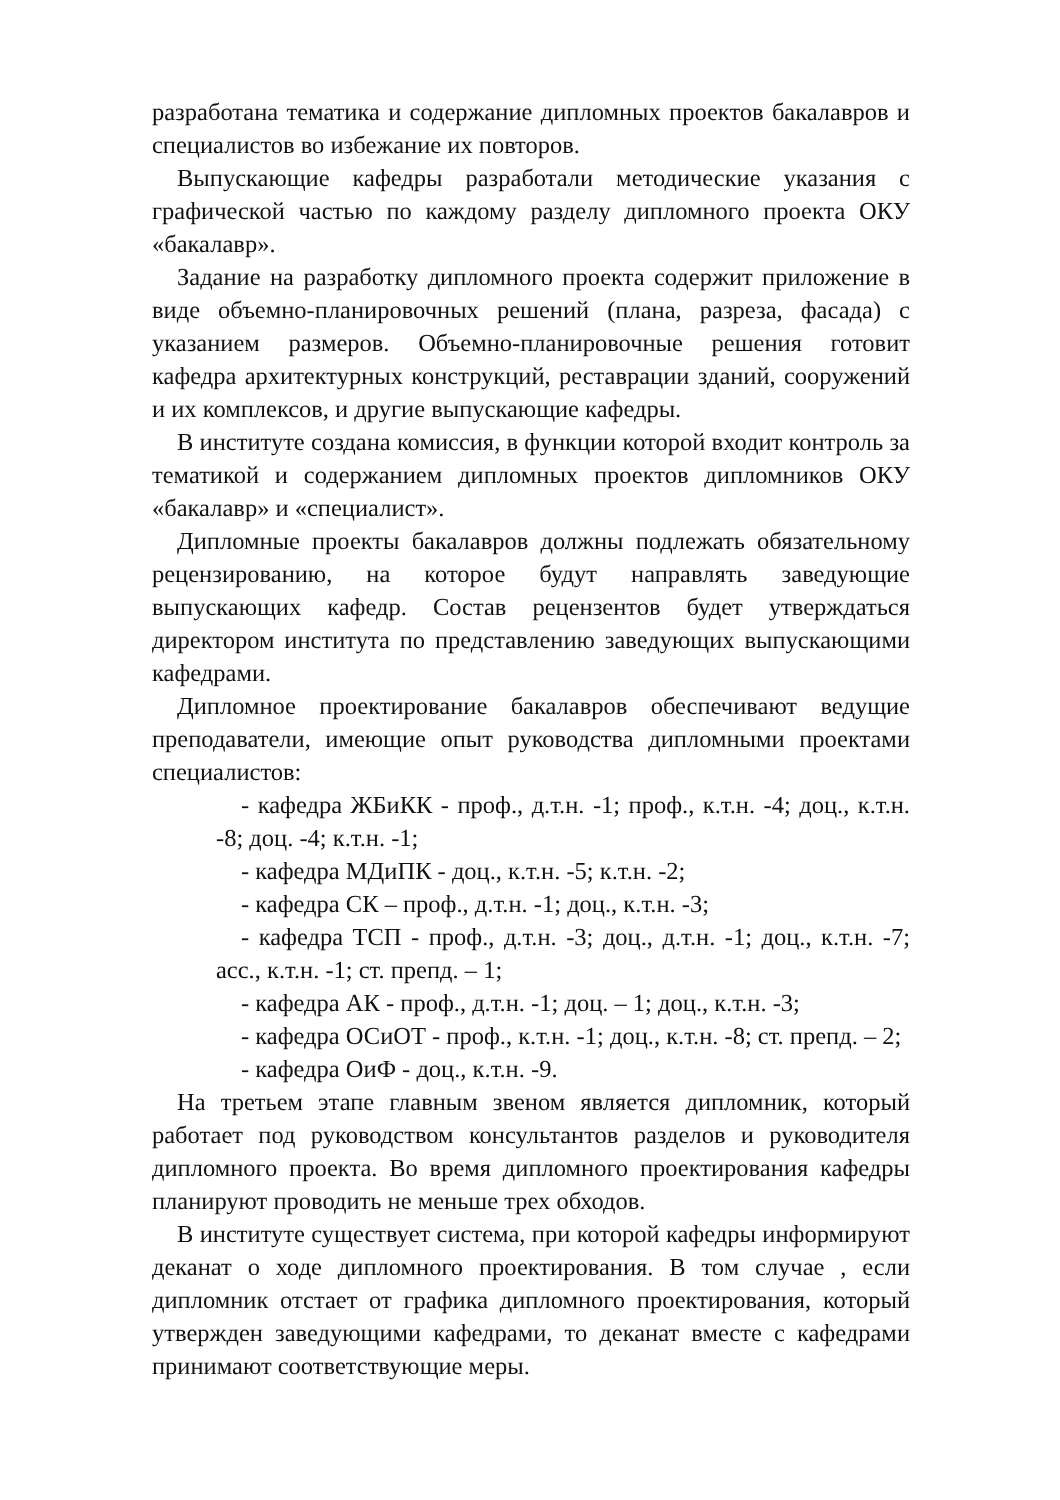разработана тематика и содержание дипломных проектов бакалавров и специалистов во избежание их повторов.
Выпускающие кафедры разработали методические указания с графической частью по каждому разделу дипломного проекта ОКУ «бакалавр».
Задание на разработку дипломного проекта содержит приложение в виде объемно-планировочных решений (плана, разреза, фасада) с указанием размеров. Объемно-планировочные решения готовит кафедра архитектурных конструкций, реставрации зданий, сооружений и их комплексов, и другие выпускающие кафедры.
В институте создана комиссия, в функции которой входит контроль за тематикой и содержанием дипломных проектов дипломников ОКУ «бакалавр» и «специалист».
Дипломные проекты бакалавров должны подлежать обязательному рецензированию, на которое будут направлять заведующие выпускающих кафедр. Состав рецензентов будет утверждаться директором института по представлению заведующих выпускающими кафедрами.
Дипломное проектирование бакалавров обеспечивают ведущие преподаватели, имеющие опыт руководства дипломными проектами специалистов:
- кафедра ЖБиКК - проф., д.т.н. -1; проф., к.т.н. -4; доц., к.т.н. -8; доц. -4; к.т.н. -1;
- кафедра МДиПК - доц., к.т.н. -5; к.т.н. -2;
- кафедра СК – проф., д.т.н. -1; доц., к.т.н. -3;
- кафедра ТСП - проф., д.т.н. -3; доц., д.т.н. -1; доц., к.т.н. -7; асс., к.т.н. -1; ст. препд. – 1;
- кафедра АК - проф., д.т.н. -1; доц. – 1; доц., к.т.н. -3;
- кафедра ОСиОТ - проф., к.т.н. -1; доц., к.т.н. -8; ст. препд. – 2;
- кафедра ОиФ - доц., к.т.н. -9.
На третьем этапе главным звеном является дипломник, который работает под руководством консультантов разделов и руководителя дипломного проекта. Во время дипломного проектирования кафедры планируют проводить не меньше трех обходов.
В институте существует система, при которой кафедры информируют деканат о ходе дипломного проектирования. В том случае , если дипломник отстает от графика дипломного проектирования, который утвержден заведующими кафедрами, то деканат вместе с кафедрами принимают соответствующие меры.